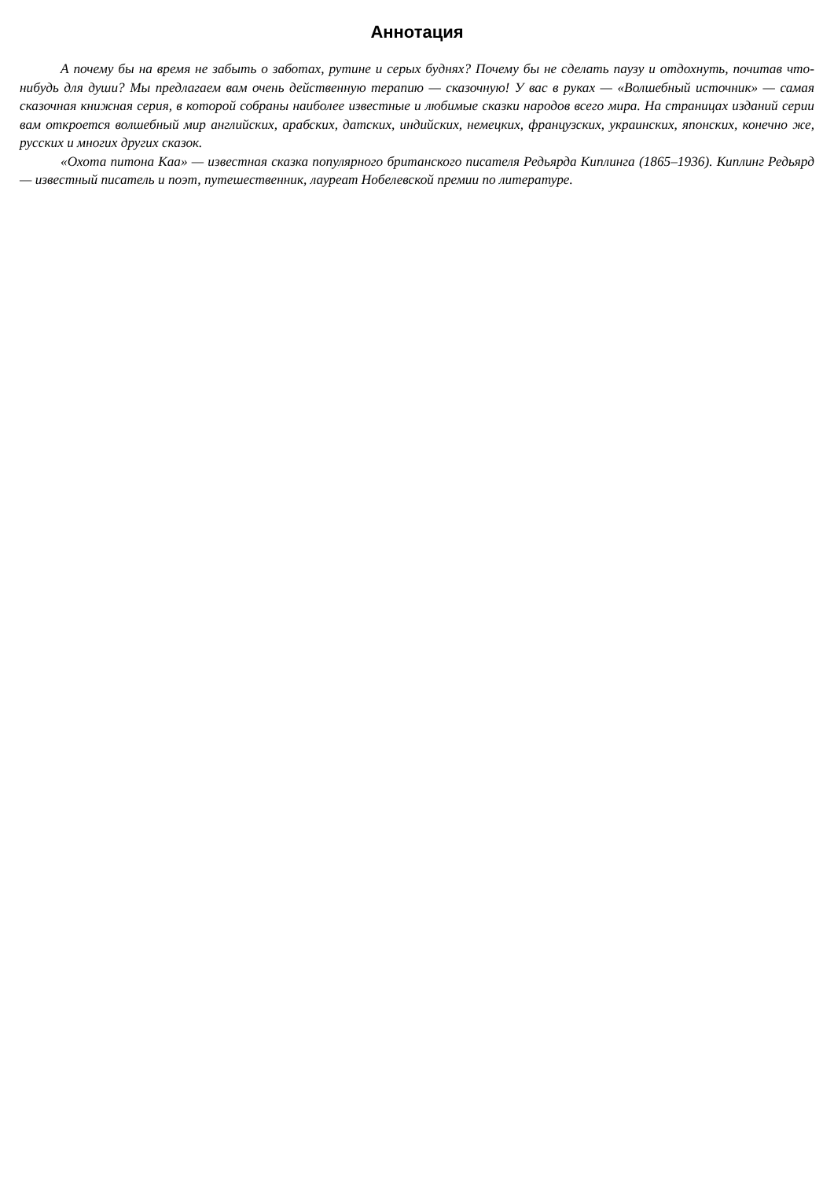Аннотация
А почему бы на время не забыть о заботах, рутине и серых буднях? Почему бы не сделать паузу и отдохнуть, почитав что-нибудь для души? Мы предлагаем вам очень действенную терапию — сказочную! У вас в руках — «Волшебный источник» — самая сказочная книжная серия, в которой собраны наиболее известные и любимые сказки народов всего мира. На страницах изданий серии вам откроется волшебный мир английских, арабских, датских, индийских, немецких, французских, украинских, японских, конечно же, русских и многих других сказок.
«Охота питона Каа» — известная сказка популярного британского писателя Редьярда Киплинга (1865–1936). Киплинг Редьярд — известный писатель и поэт, путешественник, лауреат Нобелевской премии по литературе.